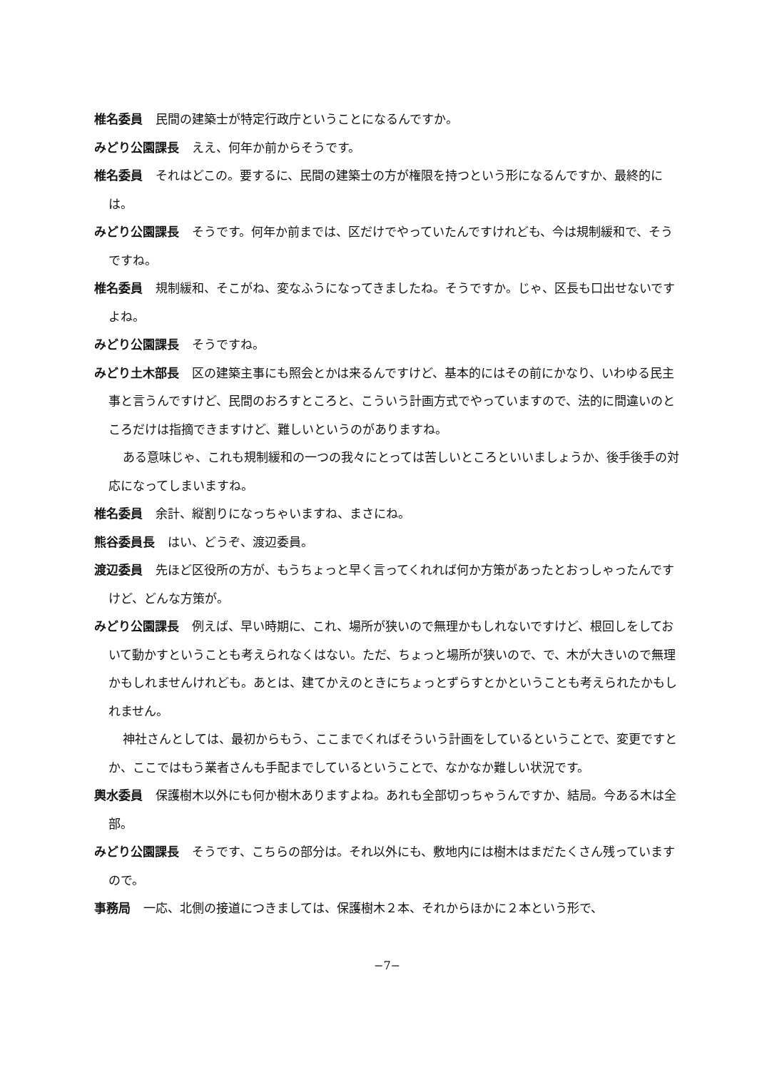椎名委員 民間の建築士が特定行政庁ということになるんですか。
みどり公園課長 ええ、何年か前からそうです。
椎名委員 それはどこの。要するに、民間の建築士の方が権限を持つという形になるんですか、最終的には。
みどり公園課長 そうです。何年か前までは、区だけでやっていたんですけれども、今は規制緩和で、そうですね。
椎名委員 規制緩和、そこがね、変なふうになってきましたね。そうですか。じゃ、区長も口出せないですよね。
みどり公園課長 そうですね。
みどり土木部長 区の建築主事にも照会とかは来るんですけど、基本的にはその前にかなり、いわゆる民主事と言うんですけど、民間のおろすところと、こういう計画方式でやっていますので、法的に間違いのところだけは指摘できますけど、難しいというのがありますね。
ある意味じゃ、これも規制緩和の一つの我々にとっては苦しいところといいましょうか、後手後手の対応になってしまいますね。
椎名委員 余計、縦割りになっちゃいますね、まさにね。
熊谷委員長 はい、どうぞ、渡辺委員。
渡辺委員 先ほど区役所の方が、もうちょっと早く言ってくれれば何か方策があったとおっしゃったんですけど、どんな方策が。
みどり公園課長 例えば、早い時期に、これ、場所が狭いので無理かもしれないですけど、根回しをしておいて動かすということも考えられなくはない。ただ、ちょっと場所が狭いので、で、木が大きいので無理かもしれませんけれども。あとは、建てかえのときにちょっとずらすとかということも考えられたかもしれません。
神社さんとしては、最初からもう、ここまでくればそういう計画をしているということで、変更ですとか、ここではもう業者さんも手配までしているということで、なかなか難しい状況です。
輿水委員 保護樹木以外にも何か樹木ありますよね。あれも全部切っちゃうんですか、結局。今ある木は全部。
みどり公園課長 そうです、こちらの部分は。それ以外にも、敷地内には樹木はまだたくさん残っていますので。
事務局 一応、北側の接道につきましては、保護樹木２本、それからほかに２本という形で、
−7−